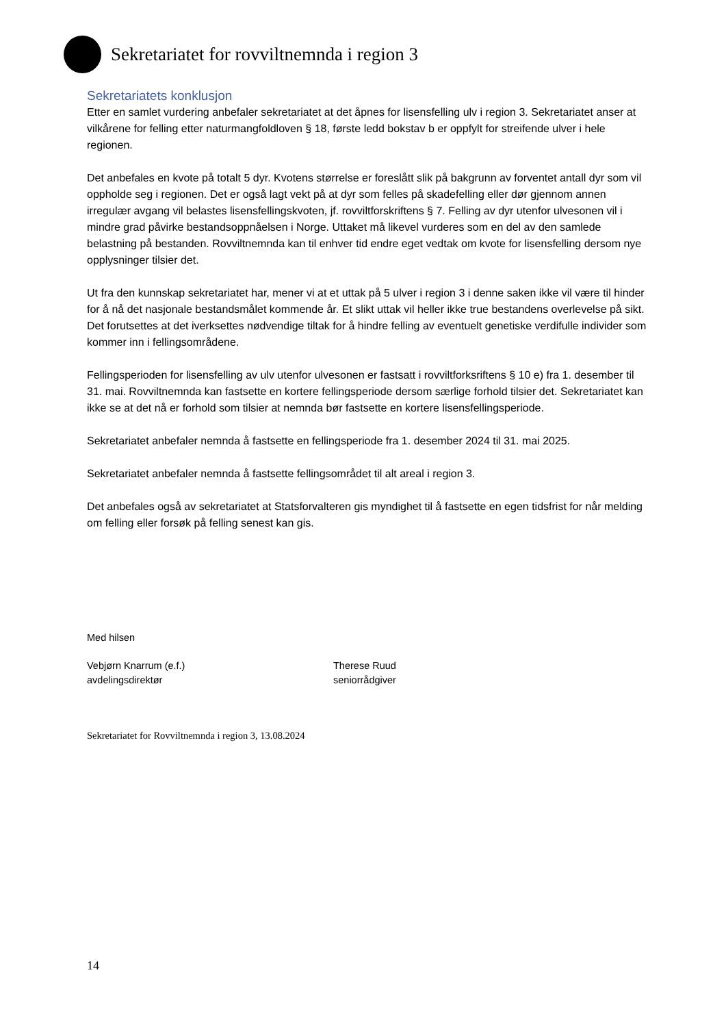Sekretariatet for rovviltnemnda i region 3
Sekretariatets konklusjon
Etter en samlet vurdering anbefaler sekretariatet at det åpnes for lisensfelling ulv i region 3. Sekretariatet anser at vilkårene for felling etter naturmangfoldloven § 18, første ledd bokstav b er oppfylt for streifende ulver i hele regionen.
Det anbefales en kvote på totalt 5 dyr. Kvotens størrelse er foreslått slik på bakgrunn av forventet antall dyr som vil oppholde seg i regionen. Det er også lagt vekt på at dyr som felles på skadefelling eller dør gjennom annen irregulær avgang vil belastes lisensfellingskvoten, jf. rovviltforskriftens § 7. Felling av dyr utenfor ulvesonen vil i mindre grad påvirke bestandsoppnåelsen i Norge. Uttaket må likevel vurderes som en del av den samlede belastning på bestanden. Rovviltnemnda kan til enhver tid endre eget vedtak om kvote for lisensfelling dersom nye opplysninger tilsier det.
Ut fra den kunnskap sekretariatet har, mener vi at et uttak på 5 ulver i region 3 i denne saken ikke vil være til hinder for å nå det nasjonale bestandsmålet kommende år. Et slikt uttak vil heller ikke true bestandens overlevelse på sikt. Det forutsettes at det iverksettes nødvendige tiltak for å hindre felling av eventuelt genetiske verdifulle individer som kommer inn i fellingsområdene.
Fellingsperioden for lisensfelling av ulv utenfor ulvesonen er fastsatt i rovviltforksriftens § 10 e) fra 1. desember til 31. mai. Rovviltnemnda kan fastsette en kortere fellingsperiode dersom særlige forhold tilsier det. Sekretariatet kan ikke se at det nå er forhold som tilsier at nemnda bør fastsette en kortere lisensfellingsperiode.
Sekretariatet anbefaler nemnda å fastsette en fellingsperiode fra 1. desember 2024 til 31. mai 2025.
Sekretariatet anbefaler nemnda å fastsette fellingsområdet til alt areal i region 3.
Det anbefales også av sekretariatet at Statsforvalteren gis myndighet til å fastsette en egen tidsfrist for når melding om felling eller forsøk på felling senest kan gis.
Med hilsen
Vebjørn Knarrum (e.f.)
avdelingsdirektør
Therese Ruud
seniorrådgiver
Sekretariatet for Rovviltnemnda i region 3, 13.08.2024
14